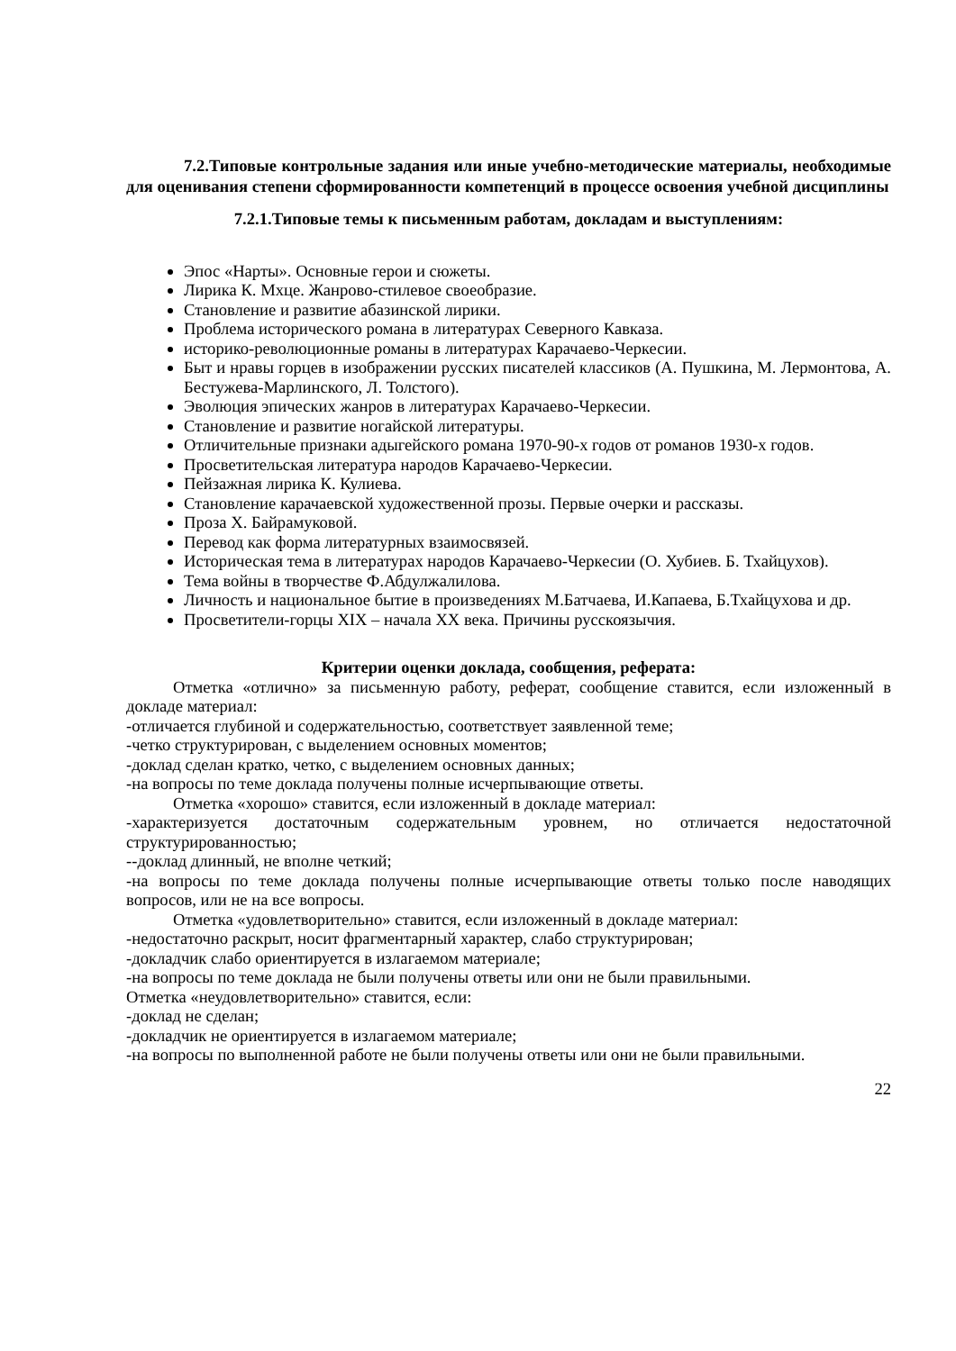7.2.Типовые контрольные задания или иные учебно-методические материалы, необходимые для оценивания степени сформированности компетенций в процессе освоения учебной дисциплины
7.2.1.Типовые темы к письменным работам, докладам и выступлениям:
Эпос «Нарты». Основные герои и сюжеты.
Лирика К. Мхце. Жанрово-стилевое своеобразие.
Становление и развитие абазинской лирики.
Проблема исторического романа в литературах Северного Кавказа.
историко-революционные романы в литературах Карачаево-Черкесии.
Быт и нравы горцев в изображении русских писателей классиков (А. Пушкина, М. Лермонтова, А. Бестужева-Марлинского, Л. Толстого).
Эволюция эпических жанров в литературах Карачаево-Черкесии.
Становление и развитие ногайской литературы.
Отличительные признаки адыгейского романа 1970-90-х годов от романов 1930-х годов.
Просветительская литература народов Карачаево-Черкесии.
Пейзажная лирика К. Кулиева.
Становление карачаевской художественной прозы. Первые очерки и рассказы.
Проза Х. Байрамуковой.
Перевод как форма литературных взаимосвязей.
Историческая тема в литературах народов Карачаево-Черкесии (О. Хубиев. Б. Тхайцухов).
Тема войны в творчестве Ф.Абдулжалилова.
Личность и национальное бытие в произведениях М.Батчаева, И.Капаева, Б.Тхайцухова и др.
Просветители-горцы XIX – начала XX века. Причины русскоязычия.
Критерии оценки доклада, сообщения, реферата:
Отметка «отлично» за письменную работу, реферат, сообщение ставится, если изложенный в докладе материал:
-отличается глубиной и содержательностью, соответствует заявленной теме;
-четко структурирован, с выделением основных моментов;
-доклад сделан кратко, четко, с выделением основных данных;
-на вопросы по теме доклада получены полные исчерпывающие ответы.
Отметка «хорошо» ставится, если изложенный в докладе материал:
-характеризуется достаточным содержательным уровнем, но отличается недостаточной структурированностью;
--доклад длинный, не вполне четкий;
-на вопросы по теме доклада получены полные исчерпывающие ответы только после наводящих вопросов, или не на все вопросы.
Отметка «удовлетворительно» ставится, если изложенный в докладе материал:
-недостаточно раскрыт, носит фрагментарный характер, слабо структурирован;
-докладчик слабо ориентируется в излагаемом материале;
-на вопросы по теме доклада не были получены ответы или они не были правильными.
Отметка «неудовлетворительно» ставится, если:
-доклад не сделан;
-докладчик не ориентируется в излагаемом материале;
-на вопросы по выполненной работе не были получены ответы или они не были правильными.
22